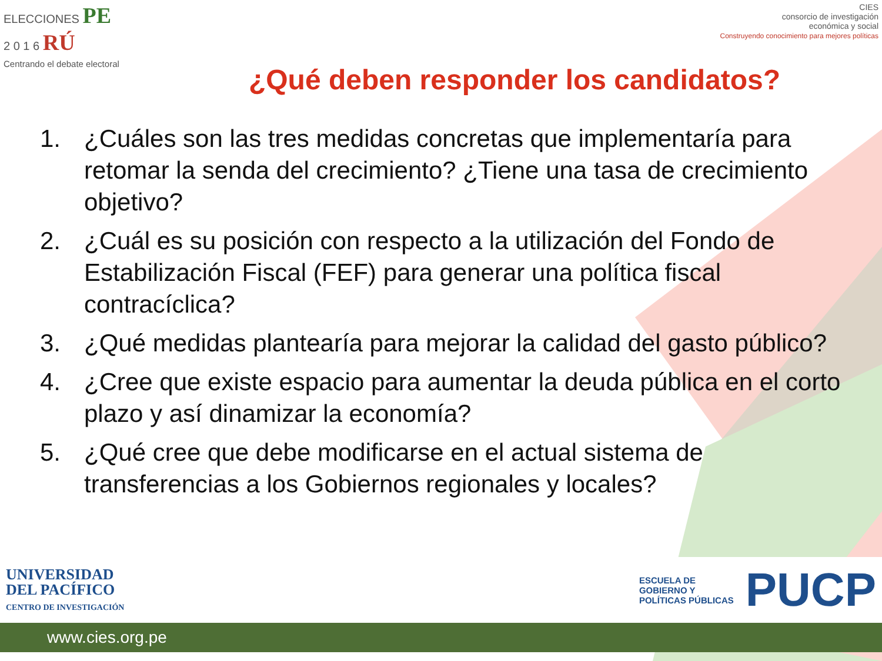ELECCIONES PE
2 0 1 6 RÚ
Centrando el debate electoral
CIES
consorcio de investigación
económica y social
Construyendo conocimiento para mejores políticas
¿Qué deben responder los candidatos?
1. ¿Cuáles son las tres medidas concretas que implementaría para retomar la senda del crecimiento? ¿Tiene una tasa de crecimiento objetivo?
2. ¿Cuál es su posición con respecto a la utilización del Fondo de Estabilización Fiscal (FEF) para generar una política fiscal contracíclica?
3. ¿Qué medidas plantearía para mejorar la calidad del gasto público?
4. ¿Cree que existe espacio para aumentar la deuda pública en el corto plazo y así dinamizar la economía?
5. ¿Qué cree que debe modificarse en el actual sistema de transferencias a los Gobiernos regionales y locales?
UNIVERSIDAD
DEL PACÍFICO
CENTRO DE INVESTIGACIÓN
ESCUELA DE
GOBIERNO Y
POLÍTICAS PÚBLICAS
PUCP
www.cies.org.pe